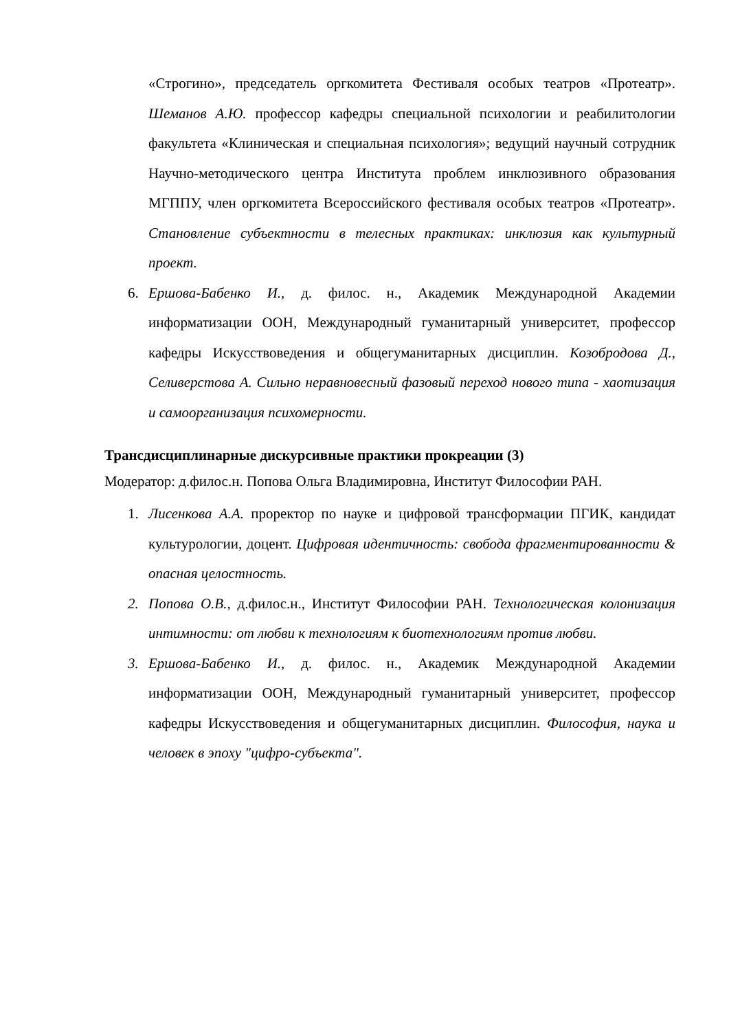«Строгино», председатель оргкомитета Фестиваля особых театров «Протеатр». Шеманов А.Ю. профессор кафедры специальной психологии и реабилитологии факультета «Клиническая и специальная психология»; ведущий научный сотрудник Научно-методического центра Института проблем инклюзивного образования МГППУ, член оргкомитета Всероссийского фестиваля особых театров «Протеатр». Становление субъектности в телесных практиках: инклюзия как культурный проект.
6. Ершова-Бабенко И., д. филос. н., Академик Международной Академии информатизации ООН, Международный гуманитарный университет, профессор кафедры Искусствоведения и общегуманитарных дисциплин. Козобродова Д., Селиверстова А. Сильно неравновесный фазовый переход нового типа - хаотизация и самоорганизация психомерности.
Трансдисциплинарные дискурсивные практики прокреации (3)
Модератор: д.филос.н. Попова Ольга Владимировна, Институт Философии РАН.
1. Лисенкова А.А. проректор по науке и цифровой трансформации ПГИК, кандидат культурологии, доцент. Цифровая идентичность: свобода фрагментированности & опасная целостность.
2. Попова О.В., д.филос.н., Институт Философии РАН. Технологическая колонизация интимности: от любви к технологиям к биотехнологиям против любви.
3. Ершова-Бабенко И., д. филос. н., Академик Международной Академии информатизации ООН, Международный гуманитарный университет, профессор кафедры Искусствоведения и общегуманитарных дисциплин. Философия, наука и человек в эпоху "цифро-субъекта".